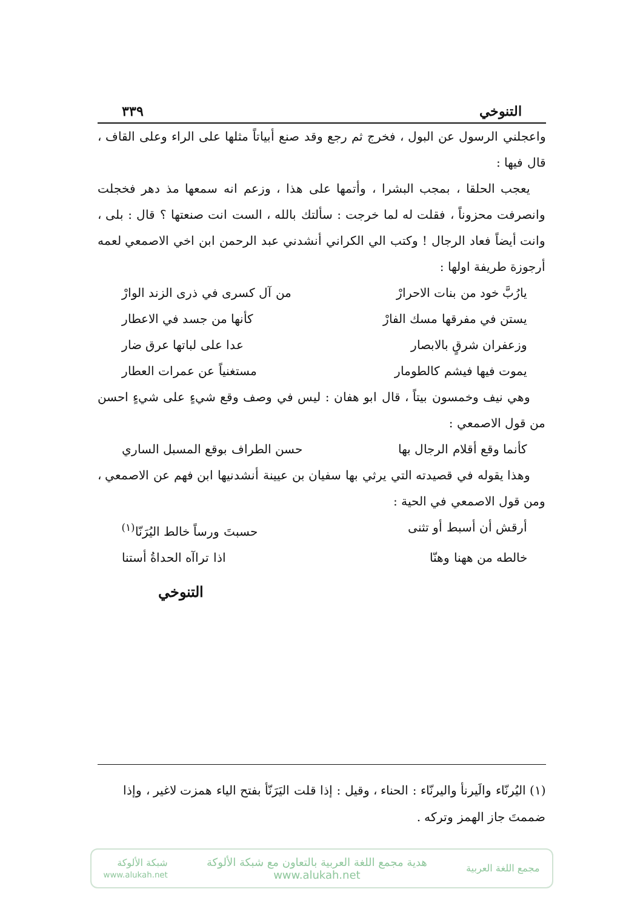التنوخي ٣٣٩
واعجلني الرسول عن البول ، فخرج ثم رجع وقد صنع أبياتاً مثلها على الراء وعلى القاف ، قال فيها :
يعجب الحلقا ، بمجب البشرا ، وأتمها على هذا ، وزعم انه سمعها مذ دهر فخجلت وانصرفت محزوناً ، فقلت له لما خرجت : سألتك بالله ، الست انت صنعتها ؟ قال : بلى ، وانت أيضاً فعاد الرجال ! وكتب الي الكراني أنشدني عبد الرحمن ابن اخي الاصمعي لعمه أرجوزة طريفة اولها :
يارُبَّ خود من بنات الاحرارْ من آل كسرى في ذرى الزند الوارْ
يستن في مفرقها مسك الفارْ كأنها من جسد في الاعطار
وزعفران شرقٍ بالابصار عدا على لباتها عرق ضار
يموت فيها فيشم كالطومار مستغنياً عن عمرات العطار
وهي نيف وخمسون بيتاً ، قال ابو هفان : ليس في وصف وقع شيءٍ على شيءٍ احسن من قول الاصمعي :
كأنما وقع أقلام الرجال بها حسن الطراف بوقع المسبل الساري
وهذا يقوله في قصيدته التي يرثي بها سفيان بن عيينة أنشدنيها ابن فهم عن الاصمعي ، ومن قول الاصمعي في الحية :
أرقش أن أسبط أو تثنى حسبتَ ورساً خالط اليُرَنّا<sup>(١)</sup>
خالطه من ههنا وهنّا اذا تراآه الحداةُ أستنا
التنوخي
(١) اليُرنّاء والَيرنأ واليرنّاء : الحناء ، وقيل : إذا قلت اليَرَنّأ بفتح الياء همزت لاغير ، وإذا ضممتَ جاز الهمز وتركه .
مجمع اللغة العربية
هدية مجمع اللغة العربية بالتعاون مع شبكة الألوكة
www.alukah.net
شبكة الألوكة
www.alukah.net